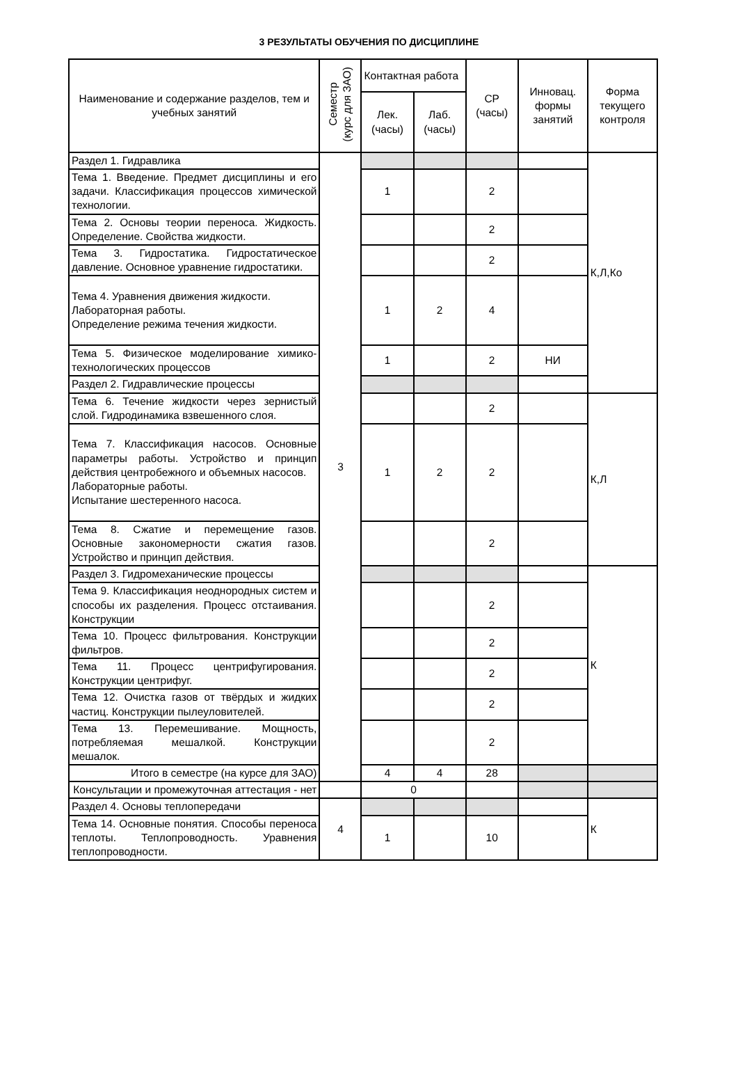3 РЕЗУЛЬТАТЫ ОБУЧЕНИЯ ПО ДИСЦИПЛИНЕ
| Наименование и содержание разделов, тем и учебных занятий | Семестр (курс для ЗАО) | Контактная работа | | СР (часы) | Инновац. формы занятий | Форма текущего контроля |
| --- | --- | --- | --- | --- | --- | --- |
| | | Лек. (часы) | Лаб. (часы) | | | |
| Раздел 1. Гидравлика | 3 | | | | | К,Л,Ко |
| Тема 1. Введение. Предмет дисциплины и его задачи. Классификация процессов химической технологии. | | 1 | | 2 | | |
| Тема 2. Основы теории переноса. Жидкость. Определение. Свойства жидкости. | | | | 2 | | |
| Тема 3. Гидростатика. Гидростатическое давление. Основное уравнение гидростатики. | | | | 2 | | |
| Тема 4. Уравнения движения жидкости. Лабораторная работы. Определение режима течения жидкости. | | 1 | 2 | 4 | | |
| Тема 5. Физическое моделирование химико-технологических процессов | | 1 | | 2 | НИ | |
| Раздел 2. Гидравлические процессы | | | | | | |
| Тема 6. Течение жидкости через зернистый слой. Гидродинамика взвешенного слоя. | | | | 2 | | К,Л |
| Тема 7. Классификация насосов. Основные параметры работы. Устройство и принцип действия центробежного и объемных насосов. Лабораторные работы. Испытание шестеренного насоса. | | 1 | 2 | 2 | | |
| Тема 8. Сжатие и перемещение газов. Основные закономерности сжатия газов. Устройство и принцип действия. | | | | 2 | | |
| Раздел 3. Гидромеханические процессы | | | | | | К |
| Тема 9. Классификация неоднородных систем и способы их разделения. Процесс отстаивания. Конструкции | | | | 2 | | |
| Тема 10. Процесс фильтрования. Конструкции фильтров. | | | | 2 | | |
| Тема 11. Процесс центрифугирования. Конструкции центрифуг. | | | | 2 | | |
| Тема 12. Очистка газов от твёрдых и жидких частиц. Конструкции пылеуловителей. | | | | 2 | | |
| Тема 13. Перемешивание. Мощность, потребляемая мешалкой. Конструкции мешалок. | | | | 2 | | |
| Итого в семестре (на курсе для ЗАО) | | 4 | 4 | 28 | | |
| Консультации и промежуточная аттестация - нет | | 0 | | | | |
| Раздел 4. Основы теплопередачи | 4 | | | | | К |
| Тема 14. Основные понятия. Способы переноса теплоты. Теплопроводность. Уравнения теплопроводности. | | 1 | | 10 | | |